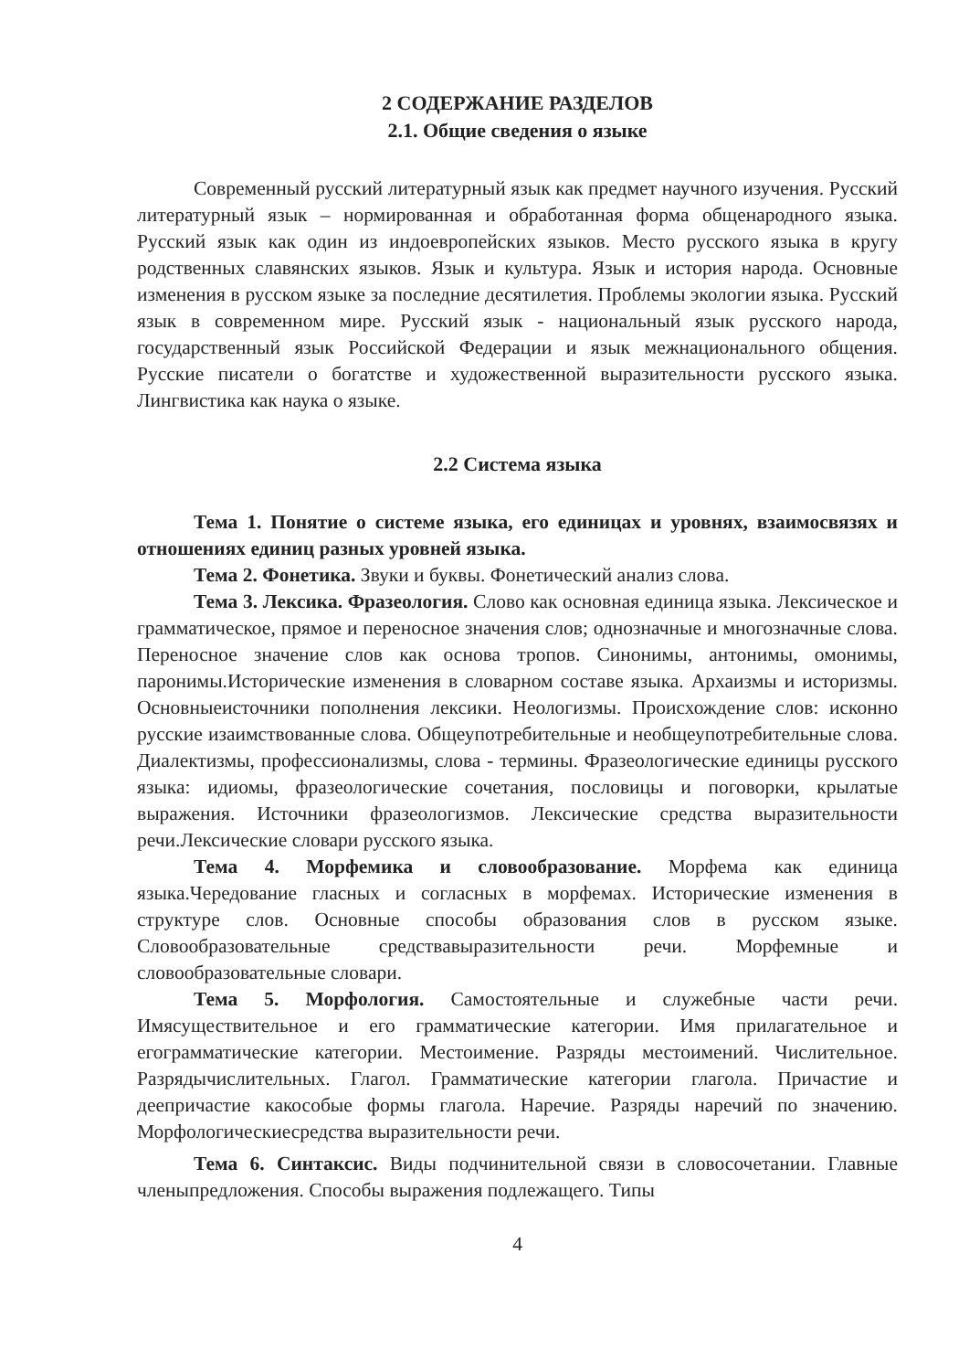2 СОДЕРЖАНИЕ РАЗДЕЛОВ
2.1. Общие сведения о языке
Современный русский литературный язык как предмет научного изучения. Русский литературный язык – нормированная и обработанная форма общенародного языка. Русский язык как один из индоевропейских языков. Место русского языка в кругу родственных славянских языков. Язык и культура. Язык и история народа. Основные изменения в русском языке за последние десятилетия. Проблемы экологии языка. Русский язык в современном мире. Русский язык - национальный язык русского народа, государственный язык Российской Федерации и язык межнационального общения. Русские писатели о богатстве и художественной выразительности русского языка. Лингвистика как наука о языке.
2.2 Система языка
Тема 1. Понятие о системе языка, его единицах и уровнях, взаимосвязях и отношениях единиц разных уровней языка.
Тема 2. Фонетика. Звуки и буквы. Фонетический анализ слова.
Тема 3. Лексика. Фразеология. Слово как основная единица языка. Лексическое и грамматическое, прямое и переносное значения слов; однозначные и многозначные слова. Переносное значение слов как основа тропов. Синонимы, антонимы, омонимы, паронимы.Исторические изменения в словарном составе языка. Архаизмы и историзмы. Основныеисточники пополнения лексики. Неологизмы. Происхождение слов: исконно русские изаимствованные слова. Общеупотребительные и необщеупотребительные слова. Диалектизмы, профессионализмы, слова - термины. Фразеологические единицы русского языка: идиомы, фразеологические сочетания, пословицы и поговорки, крылатые выражения. Источники фразеологизмов. Лексические средства выразительности речи.Лексические словари русского языка.
Тема 4. Морфемика и словообразование. Морфема как единица языка.Чередование гласных и согласных в морфемах. Исторические изменения в структуре слов. Основные способы образования слов в русском языке. Словообразовательные средствавыразительности речи. Морфемные и словообразовательные словари.
Тема 5. Морфология. Самостоятельные и служебные части речи. Имясуществительное и его грамматические категории. Имя прилагательное и егограмматические категории. Местоимение. Разряды местоимений. Числительное. Разрядычислительных. Глагол. Грамматические категории глагола. Причастие и деепричастие какособые формы глагола. Наречие. Разряды наречий по значению. Морфологическиесредства выразительности речи.
Тема 6. Синтаксис. Виды подчинительной связи в словосочетании. Главные членыпредложения. Способы выражения подлежащего. Типы
4